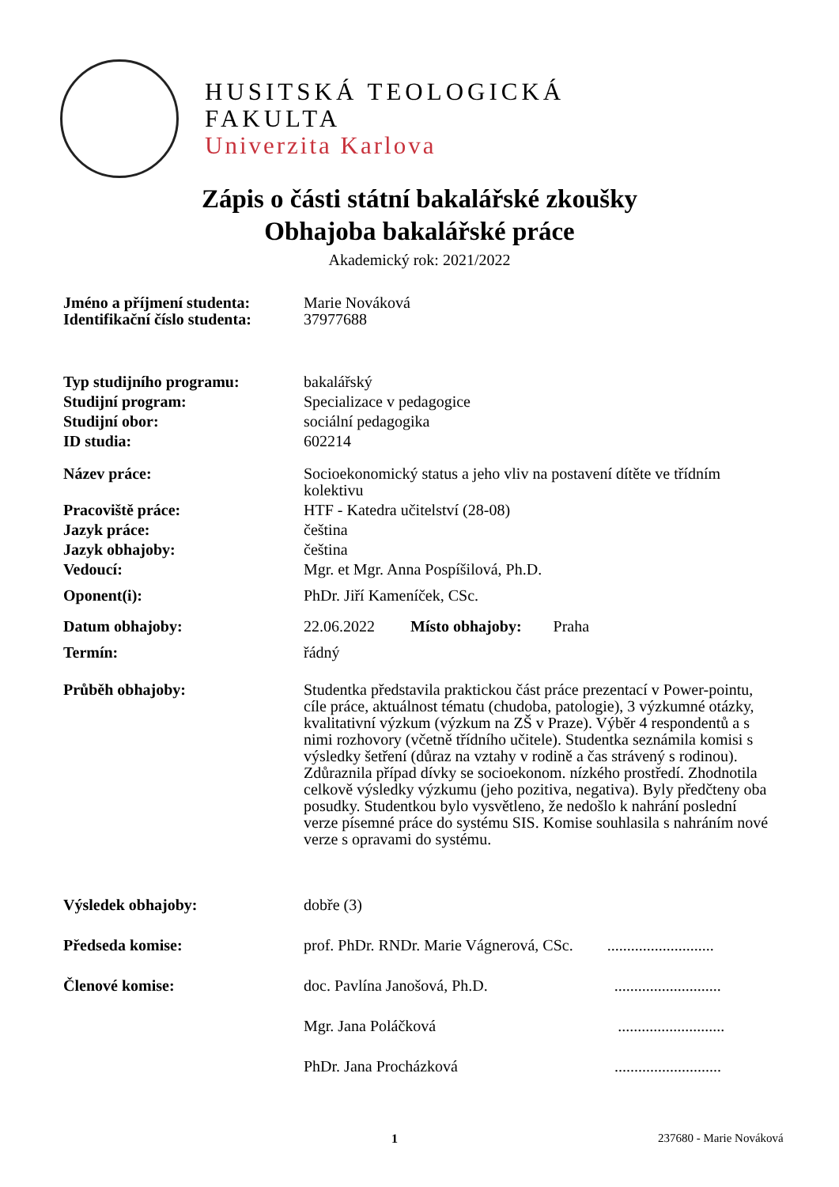HUSITSKÁ TEOLOGICKÁ
FAKULTA
Univerzita Karlova
Zápis o části státní bakalářské zkoušky
Obhajoba bakalářské práce
Akademický rok: 2021/2022
| Jméno a příjmení studenta: | Marie Nováková |
| Identifikační číslo studenta: | 37977688 |
| Typ studijního programu: | bakalářský |
| Studijní program: | Specializace v pedagogice |
| Studijní obor: | sociální pedagogika |
| ID studia: | 602214 |
| Název práce: | Socioekonomický status a jeho vliv na postavení dítěte ve třídním kolektivu |
| Pracoviště práce: | HTF - Katedra učitelství (28-08) |
| Jazyk práce: | čeština |
| Jazyk obhajoby: | čeština |
| Vedoucí: | Mgr. et Mgr. Anna Pospíšilová, Ph.D. |
| Oponent(i): | PhDr. Jiří Kameníček, CSc. |
| Datum obhajoby: | 22.06.2022 Místo obhajoby: Praha |
| Termín: | řádný |
| Průběh obhajoby: | Studentka představila praktickou část práce prezentací v Power-pointu, cíle práce, aktuálnost tématu (chudoba, patologie), 3 výzkumné otázky, kvalitativní výzkum (výzkum na ZŠ v Praze). Výběr 4 respondentů a s nimi rozhovory (včetně třídního učitele). Studentka seznámila komisi s výsledky šetření (důraz na vztahy v rodině a čas strávený s rodinou). Zdůraznila případ dívky se socioekonom. nízkého prostředí. Zhodnotila celkově výsledky výzkumu (jeho pozitiva, negativa). Byly předčteny oba posudky. Studentkou bylo vysvětleno, že nedošlo k nahrání poslední verze písemné práce do systému SIS. Komise souhlasila s nahráním nové verze s opravami do systému. |
| Výsledek obhajoby: | dobře (3) |
| Předseda komise: | prof. PhDr. RNDr. Marie Vágnerová, CSc. ........................... |
| Členové komise: | doc. Pavlína Janošová, Ph.D. ........................... |
| | Mgr. Jana Poláčková ........................... |
| | PhDr. Jana Procházková ........................... |
1 237680 - Marie Nováková